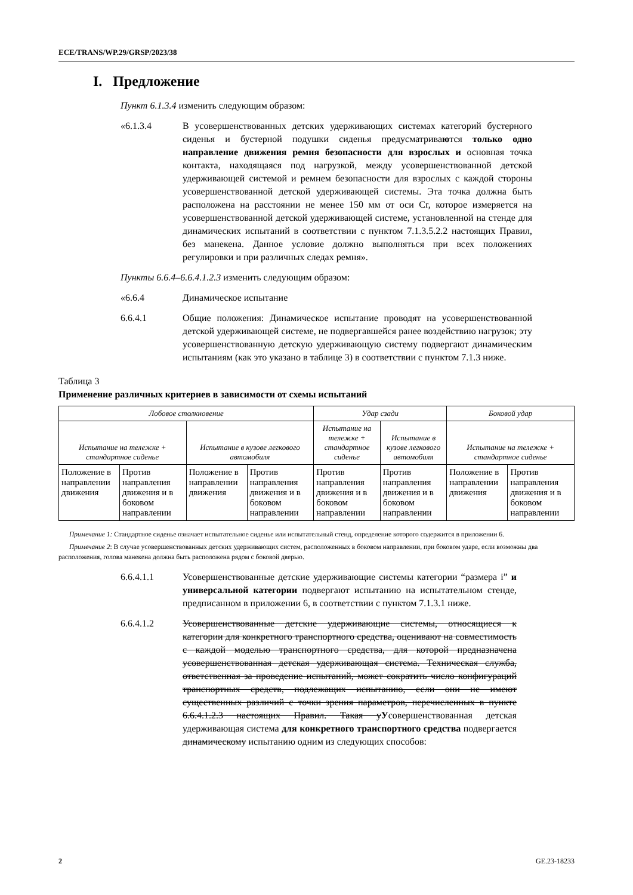ECE/TRANS/WP.29/GRSP/2023/38
I. Предложение
Пункт 6.1.3.4 изменить следующим образом:
«6.1.3.4 В усовершенствованных детских удерживающих системах категорий бустерного сиденья и бустерной подушки сиденья предусматриваются только одно направление движения ремня безопасности для взрослых и основная точка контакта, находящаяся под нагрузкой, между усовершенствованной детской удерживающей системой и ремнем безопасности для взрослых с каждой стороны усовершенствованной детской удерживающей системы. Эта точка должна быть расположена на расстоянии не менее 150 мм от оси Cr, которое измеряется на усовершенствованной детской удерживающей системе, установленной на стенде для динамических испытаний в соответствии с пунктом 7.1.3.5.2.2 настоящих Правил, без манекена. Данное условие должно выполняться при всех положениях регулировки и при различных следах ремня».
Пункты 6.6.4–6.6.4.1.2.3 изменить следующим образом:
«6.6.4 Динамическое испытание
6.6.4.1 Общие положения: Динамическое испытание проводят на усовершенствованной детской удерживающей системе, не подвергавшейся ранее воздействию нагрузок; эту усовершенствованную детскую удерживающую систему подвергают динамическим испытаниям (как это указано в таблице 3) в соответствии с пунктом 7.1.3 ниже.
Таблица 3
Применение различных критериев в зависимости от схемы испытаний
| Лобовое столкновение | | | | Удар сзади | | Боковой удар | |
| Испытание на тележке + стандартное сиденье | | Испытание в кузове легкового автомобиля | | Испытание на тележке + стандартное сиденье | Испытание в кузове легкового автомобиля | Испытание на тележке + стандартное сиденье | |
| Положение в направлении движения | Против направления движения и в боковом направлении | Положение в направлении движения | Против направления движения и в боковом направлении | Против направления движения и в боковом направлении | Против направления движения и в боковом направлении | Положение в направлении движения | Против направления движения и в боковом направлении |
Примечание 1: Стандартное сиденье означает испытательное сиденье или испытательный стенд, определение которого содержится в приложении 6.
Примечание 2: В случае усовершенствованных детских удерживающих систем, расположенных в боковом направлении, при боковом ударе, если возможны два расположения, голова манекена должна быть расположена рядом с боковой дверью.
6.6.4.1.1 Усовершенствованные детские удерживающие системы категории “размера i” и универсальной категории подвергают испытанию на испытательном стенде, предписанном в приложении 6, в соответствии с пунктом 7.1.3.1 ниже.
6.6.4.1.2 Усовершенствованные детские удерживающие системы, относящиеся к категории для конкретного транспортного средства, оценивают на совместимость с каждой моделью транспортного средства, для которой предназначена усовершенствованная детская удерживающая система. Техническая служба, ответственная за проведение испытаний, может сократить число конфигураций транспортных средств, подлежащих испытанию, если они не имеют существенных различий с точки зрения параметров, перечисленных в пункте 6.6.4.1.2.3 настоящих Правил. Такая уУсовершенствованная детская удерживающая система для конкретного транспортного средства подвергается динамическому испытанию одним из следующих способов:
2 GE.23-18233